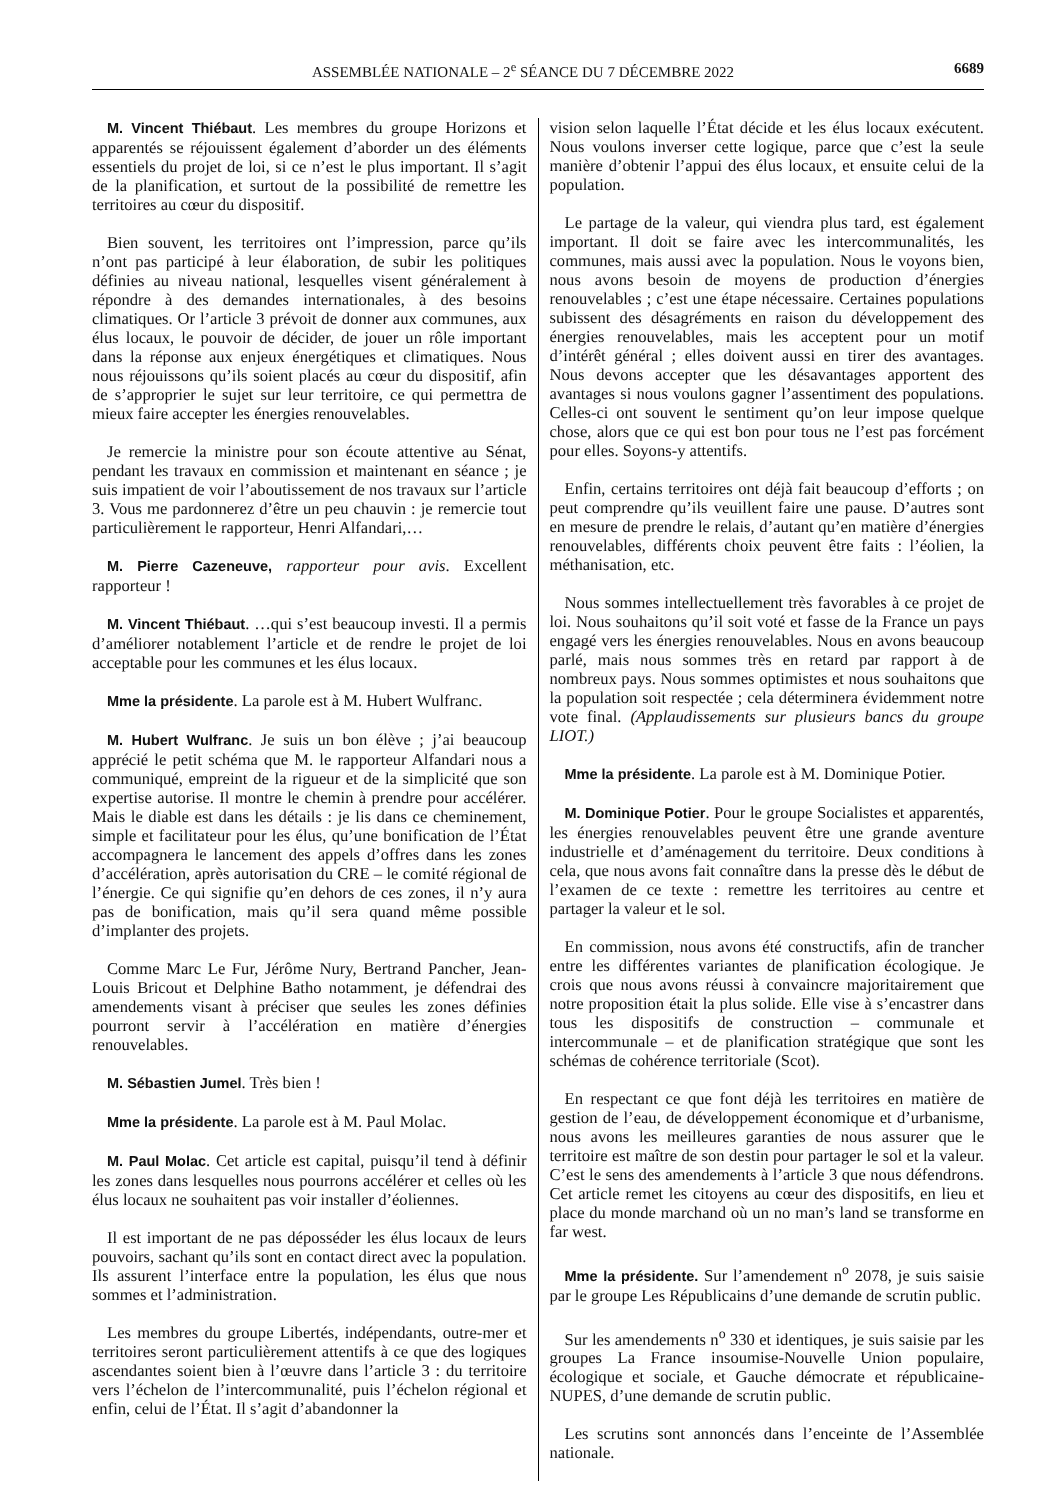ASSEMBLÉE NATIONALE – 2<sup>e</sup> SÉANCE DU 7 DÉCEMBRE 2022 6689
M. Vincent Thiébaut. Les membres du groupe Horizons et apparentés se réjouissent également d’aborder un des éléments essentiels du projet de loi, si ce n’est le plus important. Il s’agit de la planification, et surtout de la possibilité de remettre les territoires au cœur du dispositif.
Bien souvent, les territoires ont l’impression, parce qu’ils n’ont pas participé à leur élaboration, de subir les politiques définies au niveau national, lesquelles visent généralement à répondre à des demandes internationales, à des besoins climatiques. Or l’article 3 prévoit de donner aux communes, aux élus locaux, le pouvoir de décider, de jouer un rôle important dans la réponse aux enjeux énergétiques et climatiques. Nous nous réjouissons qu’ils soient placés au cœur du dispositif, afin de s’approprier le sujet sur leur territoire, ce qui permettra de mieux faire accepter les énergies renouvelables.
Je remercie la ministre pour son écoute attentive au Sénat, pendant les travaux en commission et maintenant en séance ; je suis impatient de voir l’aboutissement de nos travaux sur l’article 3. Vous me pardonnerez d’être un peu chauvin : je remercie tout particulièrement le rapporteur, Henri Alfandari,…
M. Pierre Cazeneuve, rapporteur pour avis. Excellent rapporteur !
M. Vincent Thiébaut. …qui s’est beaucoup investi. Il a permis d’améliorer notablement l’article et de rendre le projet de loi acceptable pour les communes et les élus locaux.
Mme la présidente. La parole est à M. Hubert Wulfranc.
M. Hubert Wulfranc. Je suis un bon élève ; j’ai beaucoup apprécié le petit schéma que M. le rapporteur Alfandari nous a communiqué, empreint de la rigueur et de la simplicité que son expertise autorise. Il montre le chemin à prendre pour accélérer. Mais le diable est dans les détails : je lis dans ce cheminement, simple et facilitateur pour les élus, qu’une bonification de l’État accompagnera le lancement des appels d’offres dans les zones d’accélération, après autorisation du CRE – le comité régional de l’énergie. Ce qui signifie qu’en dehors de ces zones, il n’y aura pas de bonification, mais qu’il sera quand même possible d’implanter des projets.
Comme Marc Le Fur, Jérôme Nury, Bertrand Pancher, Jean-Louis Bricout et Delphine Batho notamment, je défendrai des amendements visant à préciser que seules les zones définies pourront servir à l’accélération en matière d’énergies renouvelables.
M. Sébastien Jumel. Très bien !
Mme la présidente. La parole est à M. Paul Molac.
M. Paul Molac. Cet article est capital, puisqu’il tend à définir les zones dans lesquelles nous pourrons accélérer et celles où les élus locaux ne souhaitent pas voir installer d’éoliennes.
Il est important de ne pas déposséder les élus locaux de leurs pouvoirs, sachant qu’ils sont en contact direct avec la population. Ils assurent l’interface entre la population, les élus que nous sommes et l’administration.
Les membres du groupe Libertés, indépendants, outre-mer et territoires seront particulièrement attentifs à ce que des logiques ascendantes soient bien à l’œuvre dans l’article 3 : du territoire vers l’échelon de l’intercommunalité, puis l’échelon régional et enfin, celui de l’État. Il s’agit d’abandonner la
vision selon laquelle l’État décide et les élus locaux exécutent. Nous voulons inverser cette logique, parce que c’est la seule manière d’obtenir l’appui des élus locaux, et ensuite celui de la population.
Le partage de la valeur, qui viendra plus tard, est également important. Il doit se faire avec les intercommunalités, les communes, mais aussi avec la population. Nous le voyons bien, nous avons besoin de moyens de production d’énergies renouvelables ; c’est une étape nécessaire. Certaines populations subissent des désagréments en raison du développement des énergies renouvelables, mais les acceptent pour un motif d’intérêt général ; elles doivent aussi en tirer des avantages. Nous devons accepter que les désavantages apportent des avantages si nous voulons gagner l’assentiment des populations. Celles-ci ont souvent le sentiment qu’on leur impose quelque chose, alors que ce qui est bon pour tous ne l’est pas forcément pour elles. Soyons-y attentifs.
Enfin, certains territoires ont déjà fait beaucoup d’efforts ; on peut comprendre qu’ils veuillent faire une pause. D’autres sont en mesure de prendre le relais, d’autant qu’en matière d’énergies renouvelables, différents choix peuvent être faits : l’éolien, la méthanisation, etc.
Nous sommes intellectuellement très favorables à ce projet de loi. Nous souhaitons qu’il soit voté et fasse de la France un pays engagé vers les énergies renouvelables. Nous en avons beaucoup parlé, mais nous sommes très en retard par rapport à de nombreux pays. Nous sommes optimistes et nous souhaitons que la population soit respectée ; cela déterminera évidemment notre vote final. (Applaudissements sur plusieurs bancs du groupe LIOT.)
Mme la présidente. La parole est à M. Dominique Potier.
M. Dominique Potier. Pour le groupe Socialistes et apparentés, les énergies renouvelables peuvent être une grande aventure industrielle et d’aménagement du territoire. Deux conditions à cela, que nous avons fait connaître dans la presse dès le début de l’examen de ce texte : remettre les territoires au centre et partager la valeur et le sol.
En commission, nous avons été constructifs, afin de trancher entre les différentes variantes de planification écologique. Je crois que nous avons réussi à convaincre majoritairement que notre proposition était la plus solide. Elle vise à s’encastrer dans tous les dispositifs de construction – communale et intercommunale – et de planification stratégique que sont les schémas de cohérence territoriale (Scot).
En respectant ce que font déjà les territoires en matière de gestion de l’eau, de développement économique et d’urbanisme, nous avons les meilleures garanties de nous assurer que le territoire est maître de son destin pour partager le sol et la valeur. C’est le sens des amendements à l’article 3 que nous défendrons. Cet article remet les citoyens au cœur des dispositifs, en lieu et place du monde marchand où un no man’s land se transforme en far west.
Mme la présidente. Sur l’amendement n<sup>o</sup> 2078, je suis saisie par le groupe Les Républicains d’une demande de scrutin public.
Sur les amendements n<sup>o</sup> 330 et identiques, je suis saisie par les groupes La France insoumise-Nouvelle Union populaire, écologique et sociale, et Gauche démocrate et républicaine-NUPES, d’une demande de scrutin public.
Les scrutins sont annoncés dans l’enceinte de l’Assemblée nationale.